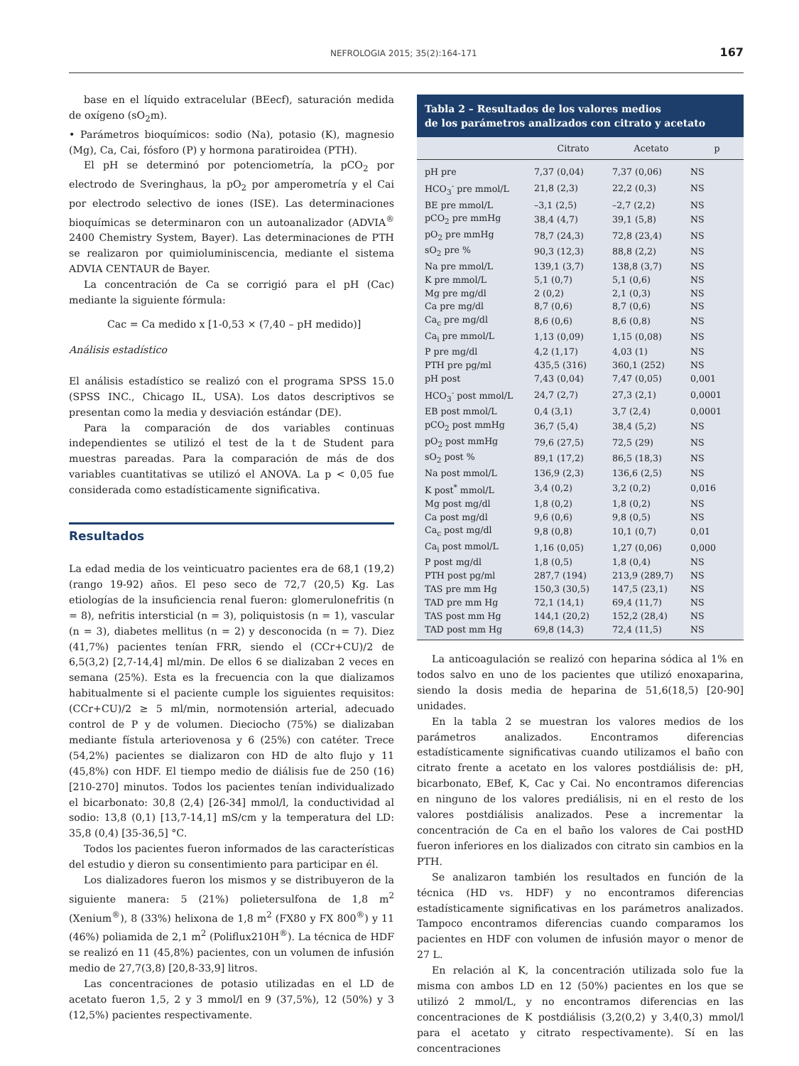NEFROLOGIA 2015; 35(2):164-171 167
base en el líquido extracelular (BEecf), saturación medida de oxígeno (sO<sub>2</sub>m).
• Parámetros bioquímicos: sodio (Na), potasio (K), magnesio (Mg), Ca, Cai, fósforo (P) y hormona paratiroidea (PTH).
El pH se determinó por potenciometría, la pCO<sub>2</sub> por electrodo de Sveringhaus, la pO<sub>2</sub> por amperometría y el Cai por electrodo selectivo de iones (ISE). Las determinaciones bioquímicas se determinaron con un autoanalizador (ADVIA<sup>®</sup> 2400 Chemistry System, Bayer). Las determinaciones de PTH se realizaron por quimioluminiscencia, mediante el sistema ADVIA CENTAUR de Bayer.
La concentración de Ca se corrigió para el pH (Cac) mediante la siguiente fórmula:
Cac = Ca medido x [1-0,53 × (7,40 – pH medido)]
Análisis estadístico
El análisis estadístico se realizó con el programa SPSS 15.0 (SPSS INC., Chicago IL, USA). Los datos descriptivos se presentan como la media y desviación estándar (DE).
Para la comparación de dos variables continuas independientes se utilizó el test de la t de Student para muestras pareadas. Para la comparación de más de dos variables cuantitativas se utilizó el ANOVA. La p < 0,05 fue considerada como estadísticamente significativa.
Resultados
La edad media de los veinticuatro pacientes era de 68,1 (19,2) (rango 19-92) años. El peso seco de 72,7 (20,5) Kg. Las etiologías de la insuficiencia renal fueron: glomerulonefritis (n = 8), nefritis intersticial (n = 3), poliquistosis (n = 1), vascular (n = 3), diabetes mellitus (n = 2) y desconocida (n = 7). Diez (41,7%) pacientes tenían FRR, siendo el (CCr+CU)/2 de 6,5(3,2) [2,7-14,4] ml/min. De ellos 6 se dializaban 2 veces en semana (25%). Esta es la frecuencia con la que dializamos habitualmente si el paciente cumple los siguientes requisitos: (CCr+CU)/2 ≥ 5 ml/min, normotensión arterial, adecuado control de P y de volumen. Dieciocho (75%) se dializaban mediante fístula arteriovenosa y 6 (25%) con catéter. Trece (54,2%) pacientes se dializaron con HD de alto flujo y 11 (45,8%) con HDF. El tiempo medio de diálisis fue de 250 (16) [210-270] minutos. Todos los pacientes tenían individualizado el bicarbonato: 30,8 (2,4) [26-34] mmol/l, la conductividad al sodio: 13,8 (0,1) [13,7-14,1] mS/cm y la temperatura del LD: 35,8 (0,4) [35-36,5] °C.
Todos los pacientes fueron informados de las características del estudio y dieron su consentimiento para participar en él.
Los dializadores fueron los mismos y se distribuyeron de la siguiente manera: 5 (21%) polietersulfona de 1,8 m<sup>2</sup> (Xenium<sup>®</sup>), 8 (33%) helixona de 1,8 m<sup>2</sup> (FX80 y FX 800<sup>®</sup>) y 11 (46%) poliamida de 2,1 m<sup>2</sup> (Poliflux210H<sup>®</sup>). La técnica de HDF se realizó en 11 (45,8%) pacientes, con un volumen de infusión medio de 27,7(3,8) [20,8-33,9] litros.
Las concentraciones de potasio utilizadas en el LD de acetato fueron 1,5, 2 y 3 mmol/l en 9 (37,5%), 12 (50%) y 3 (12,5%) pacientes respectivamente.
Tabla 2 – Resultados de los valores medios
de los parámetros analizados con citrato y acetato
| | Citrato | Acetato | p |
| --- | --- | --- | --- |
| pH pre | 7,37 (0,04) | 7,37 (0,06) | NS |
| HCO<sub>3</sub><sup>-</sup> pre mmol/L | 21,8 (2,3) | 22,2 (0,3) | NS |
| BE pre mmol/L | –3,1 (2,5) | –2,7 (2,2) | NS |
| pCO<sub>2</sub> pre mmHg | 38,4 (4,7) | 39,1 (5,8) | NS |
| pO<sub>2</sub> pre mmHg | 78,7 (24,3) | 72,8 (23,4) | NS |
| sO<sub>2</sub> pre % | 90,3 (12,3) | 88,8 (2,2) | NS |
| Na pre mmol/L | 139,1 (3,7) | 138,8 (3,7) | NS |
| K pre mmol/L | 5,1 (0,7) | 5,1 (0,6) | NS |
| Mg pre mg/dl | 2 (0,2) | 2,1 (0,3) | NS |
| Ca pre mg/dl | 8,7 (0,6) | 8,7 (0,6) | NS |
| Ca<sub>c</sub> pre mg/dl | 8,6 (0,6) | 8,6 (0,8) | NS |
| Ca<sub>i</sub> pre mmol/L | 1,13 (0,09) | 1,15 (0,08) | NS |
| P pre mg/dl | 4,2 (1,17) | 4,03 (1) | NS |
| PTH pre pg/ml | 435,5 (316) | 360,1 (252) | NS |
| pH post | 7,43 (0,04) | 7,47 (0,05) | 0,001 |
| HCO<sub>3</sub><sup>-</sup> post mmol/L | 24,7 (2,7) | 27,3 (2,1) | 0,0001 |
| EB post mmol/L | 0,4 (3,1) | 3,7 (2,4) | 0,0001 |
| pCO<sub>2</sub> post mmHg | 36,7 (5,4) | 38,4 (5,2) | NS |
| pO<sub>2</sub> post mmHg | 79,6 (27,5) | 72,5 (29) | NS |
| sO<sub>2</sub> post % | 89,1 (17,2) | 86,5 (18,3) | NS |
| Na post mmol/L | 136,9 (2,3) | 136,6 (2,5) | NS |
| K post<sup>*</sup> mmol/L | 3,4 (0,2) | 3,2 (0,2) | 0,016 |
| Mg post mg/dl | 1,8 (0,2) | 1,8 (0,2) | NS |
| Ca post mg/dl | 9,6 (0,6) | 9,8 (0,5) | NS |
| Ca<sub>c</sub> post mg/dl | 9,8 (0,8) | 10,1 (0,7) | 0,01 |
| Ca<sub>i</sub> post mmol/L | 1,16 (0,05) | 1,27 (0,06) | 0,000 |
| P post mg/dl | 1,8 (0,5) | 1,8 (0,4) | NS |
| PTH post pg/ml | 287,7 (194) | 213,9 (289,7) | NS |
| TAS pre mm Hg | 150,3 (30,5) | 147,5 (23,1) | NS |
| TAD pre mm Hg | 72,1 (14,1) | 69,4 (11,7) | NS |
| TAS post mm Hg | 144,1 (20,2) | 152,2 (28,4) | NS |
| TAD post mm Hg | 69,8 (14,3) | 72,4 (11,5) | NS |
La anticoagulación se realizó con heparina sódica al 1% en todos salvo en uno de los pacientes que utilizó enoxaparina, siendo la dosis media de heparina de 51,6(18,5) [20-90] unidades.
En la tabla 2 se muestran los valores medios de los parámetros analizados. Encontramos diferencias estadísticamente significativas cuando utilizamos el baño con citrato frente a acetato en los valores postdiálisis de: pH, bicarbonato, EBef, K, Cac y Cai. No encontramos diferencias en ninguno de los valores prediálisis, ni en el resto de los valores postdiálisis analizados. Pese a incrementar la concentración de Ca en el baño los valores de Cai postHD fueron inferiores en los dializados con citrato sin cambios en la PTH.
Se analizaron también los resultados en función de la técnica (HD vs. HDF) y no encontramos diferencias estadísticamente significativas en los parámetros analizados. Tampoco encontramos diferencias cuando comparamos los pacientes en HDF con volumen de infusión mayor o menor de 27 L.
En relación al K, la concentración utilizada solo fue la misma con ambos LD en 12 (50%) pacientes en los que se utilizó 2 mmol/L, y no encontramos diferencias en las concentraciones de K postdiálisis (3,2(0,2) y 3,4(0,3) mmol/l para el acetato y citrato respectivamente). Sí en las concentraciones